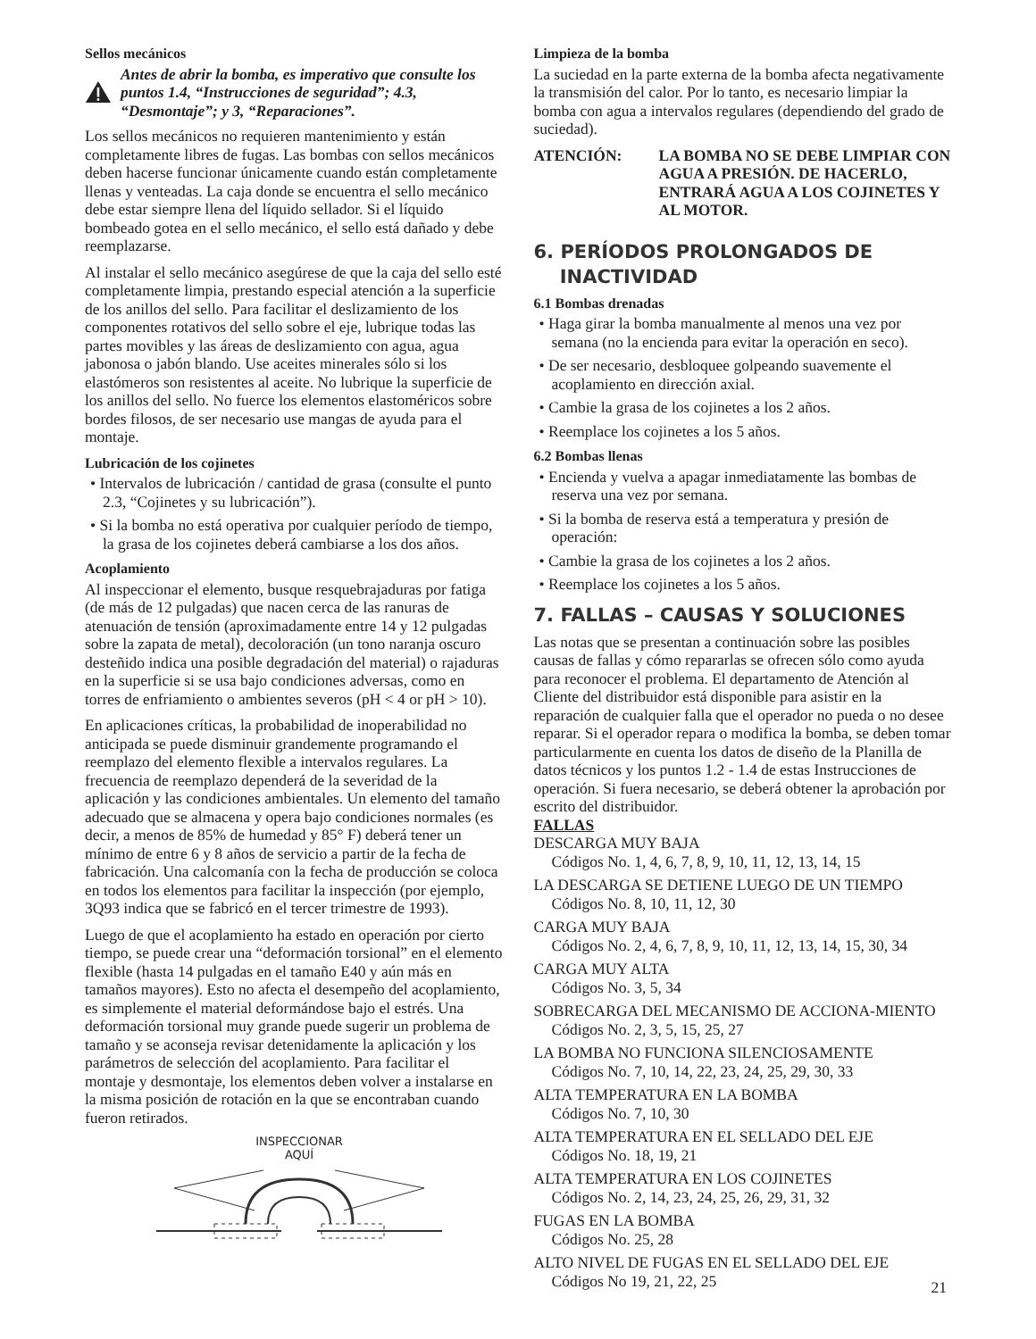Sellos mecánicos
Antes de abrir la bomba, es imperativo que consulte los puntos 1.4, “Instrucciones de seguridad”; 4.3, “Desmontaje”; y 3, “Reparaciones”.
Los sellos mecánicos no requieren mantenimiento y están completamente libres de fugas. Las bombas con sellos mecánicos deben hacerse funcionar únicamente cuando están completamente llenas y venteadas. La caja donde se encuentra el sello mecánico debe estar siempre llena del líquido sellador. Si el líquido bombeado gotea en el sello mecánico, el sello está dañado y debe reemplazarse.
Al instalar el sello mecánico asegúrese de que la caja del sello esté completamente limpia, prestando especial atención a la superficie de los anillos del sello. Para facilitar el deslizamiento de los componentes rotativos del sello sobre el eje, lubrique todas las partes movibles y las áreas de deslizamiento con agua, agua jabonosa o jabón blando. Use aceites minerales sólo si los elastómeros son resistentes al aceite. No lubrique la superficie de los anillos del sello. No fuerce los elementos elastoméricos sobre bordes filosos, de ser necesario use mangas de ayuda para el montaje.
Lubricación de los cojinetes
• Intervalos de lubricación / cantidad de grasa (consulte el punto 2.3, “Cojinetes y su lubricación”).
• Si la bomba no está operativa por cualquier período de tiempo, la grasa de los cojinetes deberá cambiarse a los dos años.
Acoplamiento
Al inspeccionar el elemento, busque resquebrajaduras por fatiga (de más de 12 pulgadas) que nacen cerca de las ranuras de atenuación de tensión (aproximadamente entre 14 y 12 pulgadas sobre la zapata de metal), decoloración (un tono naranja oscuro desteñido indica una posible degradación del material) o rajaduras en la superficie si se usa bajo condiciones adversas, como en torres de enfriamiento o ambientes severos (pH < 4 or pH > 10).
En aplicaciones críticas, la probabilidad de inoperabilidad no anticipada se puede disminuir grandemente programando el reemplazo del elemento flexible a intervalos regulares. La frecuencia de reemplazo dependerá de la severidad de la aplicación y las condiciones ambientales. Un elemento del tamaño adecuado que se almacena y opera bajo condiciones normales (es decir, a menos de 85% de humedad y 85° F) deberá tener un mínimo de entre 6 y 8 años de servicio a partir de la fecha de fabricación. Una calcomanía con la fecha de producción se coloca en todos los elementos para facilitar la inspección (por ejemplo, 3Q93 indica que se fabricó en el tercer trimestre de 1993).
Luego de que el acoplamiento ha estado en operación por cierto tiempo, se puede crear una “deformación torsional” en el elemento flexible (hasta 14 pulgadas en el tamaño E40 y aún más en tamaños mayores). Esto no afecta el desempeño del acoplamiento, es simplemente el material deformándose bajo el estrés. Una deformación torsional muy grande puede sugerir un problema de tamaño y se aconseja revisar detenidamente la aplicación y los parámetros de selección del acoplamiento. Para facilitar el montaje y desmontaje, los elementos deben volver a instalarse en la misma posición de rotación en la que se encontraban cuando fueron retirados.
INSPECCIONAR
AQUÍ
Limpieza de la bomba
La suciedad en la parte externa de la bomba afecta negativamente la transmisión del calor. Por lo tanto, es necesario limpiar la bomba con agua a intervalos regulares (dependiendo del grado de suciedad).
ATENCIÓN: LA BOMBA NO SE DEBE LIMPIAR CON AGUA A PRESIÓN. DE HACERLO, ENTRARÁ AGUA A LOS COJINETES Y AL MOTOR.
6. PERÍODOS PROLONGADOS DE
INACTIVIDAD
6.1 Bombas drenadas
• Haga girar la bomba manualmente al menos una vez por semana (no la encienda para evitar la operación en seco).
• De ser necesario, desbloquee golpeando suavemente el acoplamiento en dirección axial.
• Cambie la grasa de los cojinetes a los 2 años.
• Reemplace los cojinetes a los 5 años.
6.2 Bombas llenas
• Encienda y vuelva a apagar inmediatamente las bombas de reserva una vez por semana.
• Si la bomba de reserva está a temperatura y presión de operación:
• Cambie la grasa de los cojinetes a los 2 años.
• Reemplace los cojinetes a los 5 años.
7. FALLAS – CAUSAS Y SOLUCIONES
Las notas que se presentan a continuación sobre las posibles causas de fallas y cómo repararlas se ofrecen sólo como ayuda para reconocer el problema. El departamento de Atención al Cliente del distribuidor está disponible para asistir en la reparación de cualquier falla que el operador no pueda o no desee reparar. Si el operador repara o modifica la bomba, se deben tomar particularmente en cuenta los datos de diseño de la Planilla de datos técnicos y los puntos 1.2 - 1.4 de estas Instrucciones de operación. Si fuera necesario, se deberá obtener la aprobación por escrito del distribuidor.
FALLAS
DESCARGA MUY BAJA
Códigos No. 1, 4, 6, 7, 8, 9, 10, 11, 12, 13, 14, 15
LA DESCARGA SE DETIENE LUEGO DE UN TIEMPO
Códigos No. 8, 10, 11, 12, 30
CARGA MUY BAJA
Códigos No. 2, 4, 6, 7, 8, 9, 10, 11, 12, 13, 14, 15, 30, 34
CARGA MUY ALTA
Códigos No. 3, 5, 34
SOBRECARGA DEL MECANISMO DE ACCIONA-MIENTO
Códigos No. 2, 3, 5, 15, 25, 27
LA BOMBA NO FUNCIONA SILENCIOSAMENTE
Códigos No. 7, 10, 14, 22, 23, 24, 25, 29, 30, 33
ALTA TEMPERATURA EN LA BOMBA
Códigos No. 7, 10, 30
ALTA TEMPERATURA EN EL SELLADO DEL EJE
Códigos No. 18, 19, 21
ALTA TEMPERATURA EN LOS COJINETES
Códigos No. 2, 14, 23, 24, 25, 26, 29, 31, 32
FUGAS EN LA BOMBA
Códigos No. 25, 28
ALTO NIVEL DE FUGAS EN EL SELLADO DEL EJE
Códigos No 19, 21, 22, 25
21